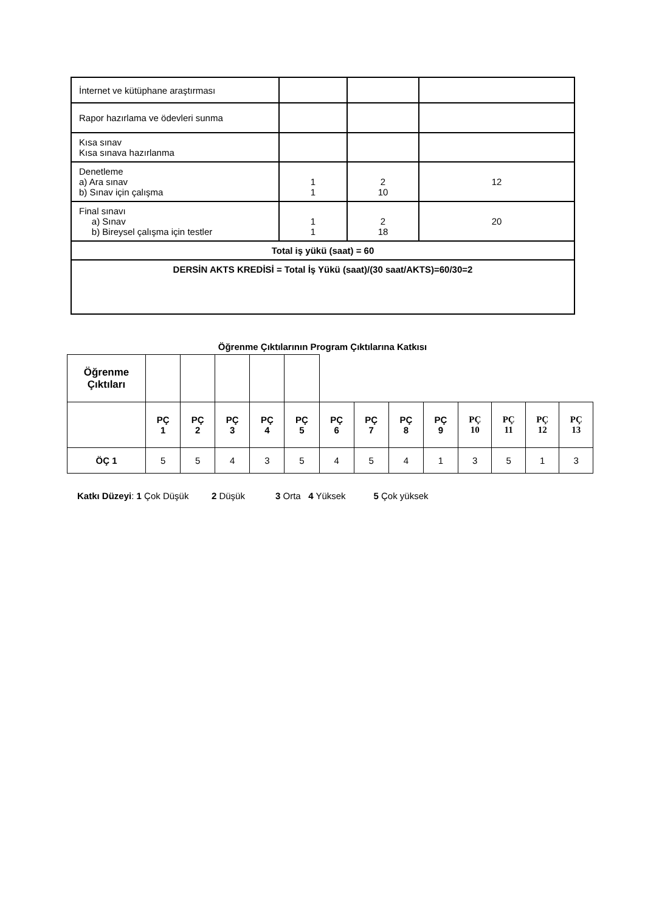| İnternet ve kütüphane araştırması | | | |
| Rapor hazırlama ve ödevleri sunma | | | |
| Kısa sınav Kısa sınava hazırlanma | | | |
| Denetleme a) Ara sınav b) Sınav için çalışma | 1 1 | 2 10 | 12 |
| Final sınavı a) Sınav b) Bireysel çalışma için testler | 1 1 | 2 18 | 20 |
| Total iş yükü (saat) = 60 | | | |
| DERSİN AKTS KREDİSİ = Total İş Yükü (saat)/(30 saat/AKTS)=60/30=2 | | | |
Öğrenme Çıktılarının Program Çıktılarına Katkısı
| Öğrenme Çıktıları | | | | | | | | | | | | | |
| | PÇ 1 | PÇ 2 | PÇ 3 | PÇ 4 | PÇ 5 | PÇ 6 | PÇ 7 | PÇ 8 | PÇ 9 | PÇ 10 | PÇ 11 | PÇ 12 | PÇ 13 |
| ÖÇ 1 | 5 | 5 | 4 | 3 | 5 | 4 | 5 | 4 | 1 | 3 | 5 | 1 | 3 |
Katkı Düzeyi: 1 Çok Düşük 2 Düşük 3 Orta 4 Yüksek 5 Çok yüksek